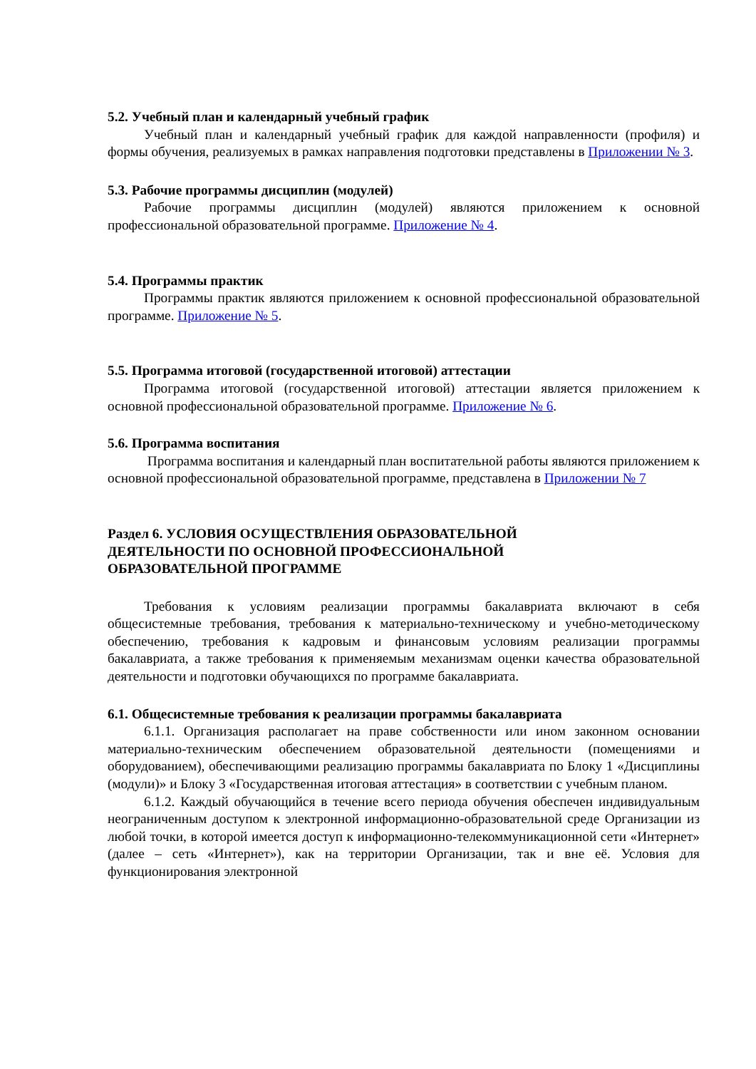5.2. Учебный план и календарный учебный график
Учебный план и календарный учебный график для каждой направленности (профиля) и формы обучения, реализуемых в рамках направления подготовки представлены в Приложении № 3.
5.3. Рабочие программы дисциплин (модулей)
Рабочие программы дисциплин (модулей) являются приложением к основной профессиональной образовательной программе. Приложение № 4.
5.4. Программы практик
Программы практик являются приложением к основной профессиональной образовательной программе. Приложение № 5.
5.5. Программа итоговой (государственной итоговой) аттестации
Программа итоговой (государственной итоговой) аттестации является приложением к основной профессиональной образовательной программе. Приложение № 6.
5.6. Программа воспитания
Программа воспитания и календарный план воспитательной работы являются приложением к основной профессиональной образовательной программе, представлена в Приложении № 7
Раздел 6. УСЛОВИЯ ОСУЩЕСТВЛЕНИЯ ОБРАЗОВАТЕЛЬНОЙ
ДЕЯТЕЛЬНОСТИ ПО ОСНОВНОЙ ПРОФЕССИОНАЛЬНОЙ
ОБРАЗОВАТЕЛЬНОЙ ПРОГРАММЕ
Требования к условиям реализации программы бакалавриата включают в себя общесистемные требования, требования к материально-техническому и учебно-методическому обеспечению, требования к кадровым и финансовым условиям реализации программы бакалавриата, а также требования к применяемым механизмам оценки качества образовательной деятельности и подготовки обучающихся по программе бакалавриата.
6.1. Общесистемные требования к реализации программы бакалавриата
6.1.1. Организация располагает на праве собственности или ином законном основании материально-техническим обеспечением образовательной деятельности (помещениями и оборудованием), обеспечивающими реализацию программы бакалавриата по Блоку 1 «Дисциплины (модули)» и Блоку 3 «Государственная итоговая аттестация» в соответствии с учебным планом.
6.1.2. Каждый обучающийся в течение всего периода обучения обеспечен индивидуальным неограниченным доступом к электронной информационно-образовательной среде Организации из любой точки, в которой имеется доступ к информационно-телекоммуникационной сети «Интернет» (далее – сеть «Интернет»), как на территории Организации, так и вне её. Условия для функционирования электронной